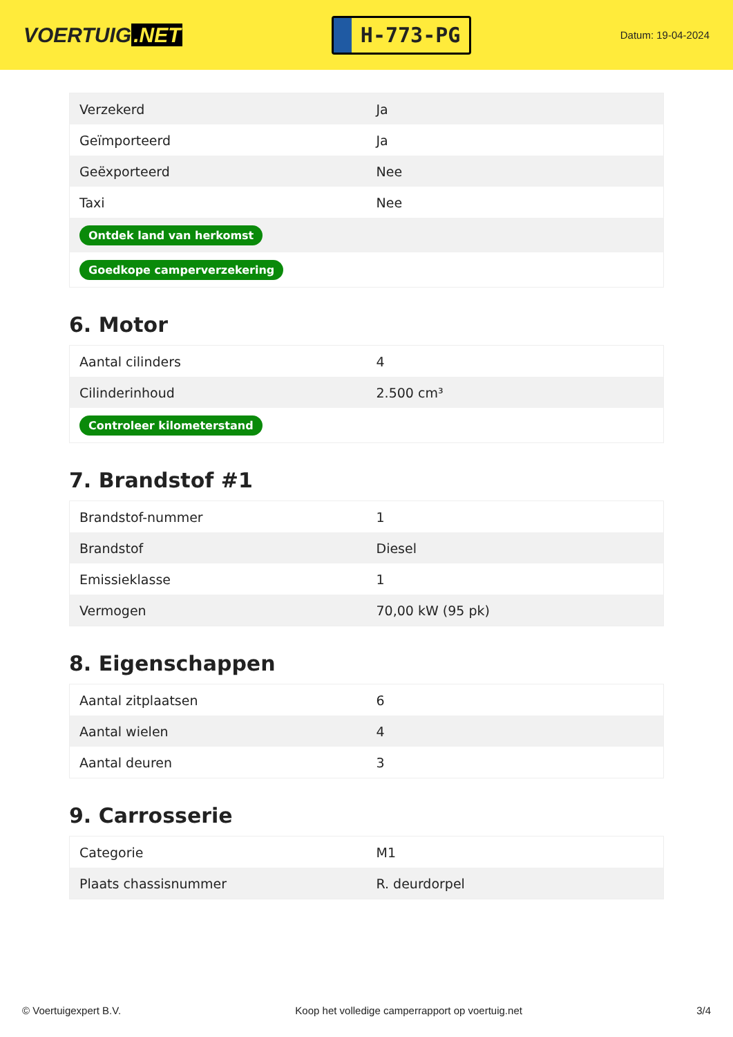VOERTUIG.NET
H-773-PG
Datum: 19-04-2024
| Verzekerd | Ja |
| Geïmporteerd | Ja |
| Geëxporteerd | Nee |
| Taxi | Nee |
| Ontdek land van herkomst | |
| Goedkope camperverzekering | |
6. Motor
| Aantal cilinders | 4 |
| Cilinderinhoud | 2.500 cm³ |
| Controleer kilometerstand | |
7. Brandstof #1
| Brandstof-nummer | 1 |
| Brandstof | Diesel |
| Emissieklasse | 1 |
| Vermogen | 70,00 kW (95 pk) |
8. Eigenschappen
| Aantal zitplaatsen | 6 |
| Aantal wielen | 4 |
| Aantal deuren | 3 |
9. Carrosserie
| Categorie | M1 |
| Plaats chassisnummer | R. deurdorpel |
© Voertuigexpert B.V. Koop het volledige camperrapport op voertuig.net 3/4